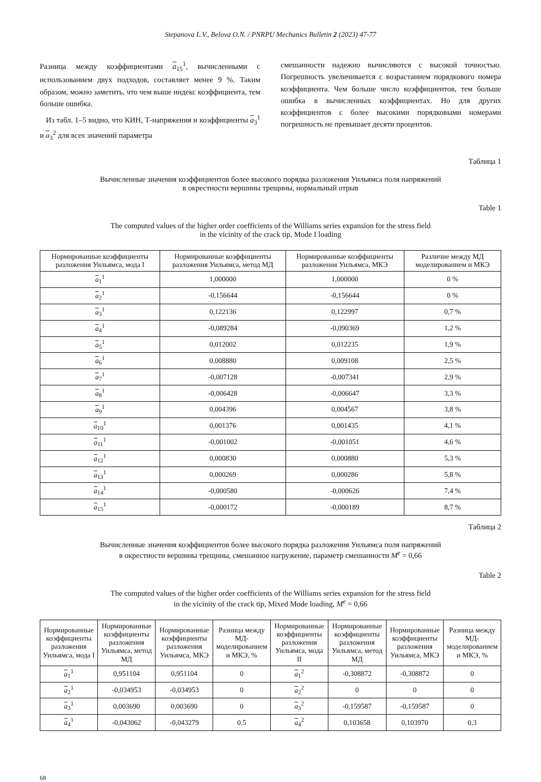Stepanova L.V., Belova O.N. / PNRPU Mechanics Bulletin 2 (2023) 47-77
Разница между коэффициентами a<sub>15</sub><sup>1</sup>, вычисленными с использованием двух подходов, составляет менее 9 %. Таким образом, можно заметить, что чем выше индекс коэффициента, тем больше ошибка.
Из табл. 1–5 видно, что КИН, Т-напряжения и коэффициенты a<sub>3</sub><sup>1</sup> и a<sub>3</sub><sup>2</sup> для всех значений параметра
смешанности надежно вычисляются с высокой точностью. Погрешность увеличивается с возрастанием порядкового номера коэффициента. Чем больше число коэффициентов, тем больше ошибка в вычисленных коэффициентах. Но для других коэффициентов с более высокими порядковыми номерами погрешность не превышает десяти процентов.
Таблица 1
Вычисленные значения коэффициентов более высокого порядка разложения Уильямса поля напряжений
в окрестности вершины трещины, нормальный отрыв
Table 1
The computed values of the higher order coefficients of the Williams series expansion for the stress field
in the vicinity of the crack tip, Mode I loading
| Нормированные коэффициенты разложения Уильямса, мода I | Нормированные коэффициенты разложения Уильямса, метод МД | Нормированные коэффициенты разложения Уильямса, МКЭ | Различие между МД моделированием и МКЭ |
| --- | --- | --- | --- |
| a<sub>1</sub><sup>1</sup> | 1,000000 | 1,000000 | 0 % |
| a<sub>2</sub><sup>1</sup> | -0,156644 | -0,156644 | 0 % |
| a<sub>3</sub><sup>1</sup> | 0,122136 | 0,122997 | 0,7 % |
| a<sub>4</sub><sup>1</sup> | -0,089284 | -0,090369 | 1,2 % |
| a<sub>5</sub><sup>1</sup> | 0,012002 | 0,012235 | 1,9 % |
| a<sub>6</sub><sup>1</sup> | 0,008880 | 0,009108 | 2,5 % |
| a<sub>7</sub><sup>1</sup> | -0,007128 | -0,007341 | 2,9 % |
| a<sub>8</sub><sup>1</sup> | -0,006428 | -0,006647 | 3,3 % |
| a<sub>9</sub><sup>1</sup> | 0,004396 | 0,004567 | 3,8 % |
| a<sub>10</sub><sup>1</sup> | 0,001376 | 0,001435 | 4,1 % |
| a<sub>11</sub><sup>1</sup> | -0,001002 | -0,001051 | 4,6 % |
| a<sub>12</sub><sup>1</sup> | 0,000830 | 0,000880 | 5,3 % |
| a<sub>13</sub><sup>1</sup> | 0,000269 | 0,000286 | 5,8 % |
| a<sub>14</sub><sup>1</sup> | -0,000580 | -0,000626 | 7,4 % |
| a<sub>15</sub><sup>1</sup> | -0,000172 | -0,000189 | 8,7 % |
Таблица 2
Вычисленные значения коэффициентов более высокого порядка разложения Уильямса поля напряжений
в окрестности вершины трещины, смешанное нагружение, параметр смешанности M<sup>e</sup> = 0,66
Table 2
The computed values of the higher order coefficients of the Williams series expansion for the stress field
in the vicinity of the crack tip, Mixed Mode loading, M<sup>e</sup> = 0,66
| Нормированные коэффициенты разложения Уильямса, мода I | Нормированные коэффициенты разложения Уильямса, метод МД | Нормированные коэффициенты разложения Уильямса, МКЭ | Разница между МД-моделированием и МКЭ, % | Нормированные коэффициенты разложения Уильямса, мода II | Нормированные коэффициенты разложения Уильямса, метод МД | Нормированные коэффициенты разложения Уильямса, МКЭ | Разница между МД-моделированием и МКЭ, % |
| --- | --- | --- | --- | --- | --- | --- | --- |
| a<sub>1</sub><sup>1</sup> | 0,951104 | 0,951104 | 0 | a<sub>1</sub><sup>2</sup> | -0,308872 | -0,308872 | 0 |
| a<sub>2</sub><sup>1</sup> | -0,034953 | -0,034953 | 0 | a<sub>2</sub><sup>2</sup> | 0 | 0 | 0 |
| a<sub>3</sub><sup>1</sup> | 0,003690 | 0,003690 | 0 | a<sub>3</sub><sup>2</sup> | -0,159587 | -0,159587 | 0 |
| a<sub>4</sub><sup>1</sup> | -0,043062 | -0,043279 | 0.5 | a<sub>4</sub><sup>2</sup> | 0,103658 | 0,103970 | 0,3 |
68